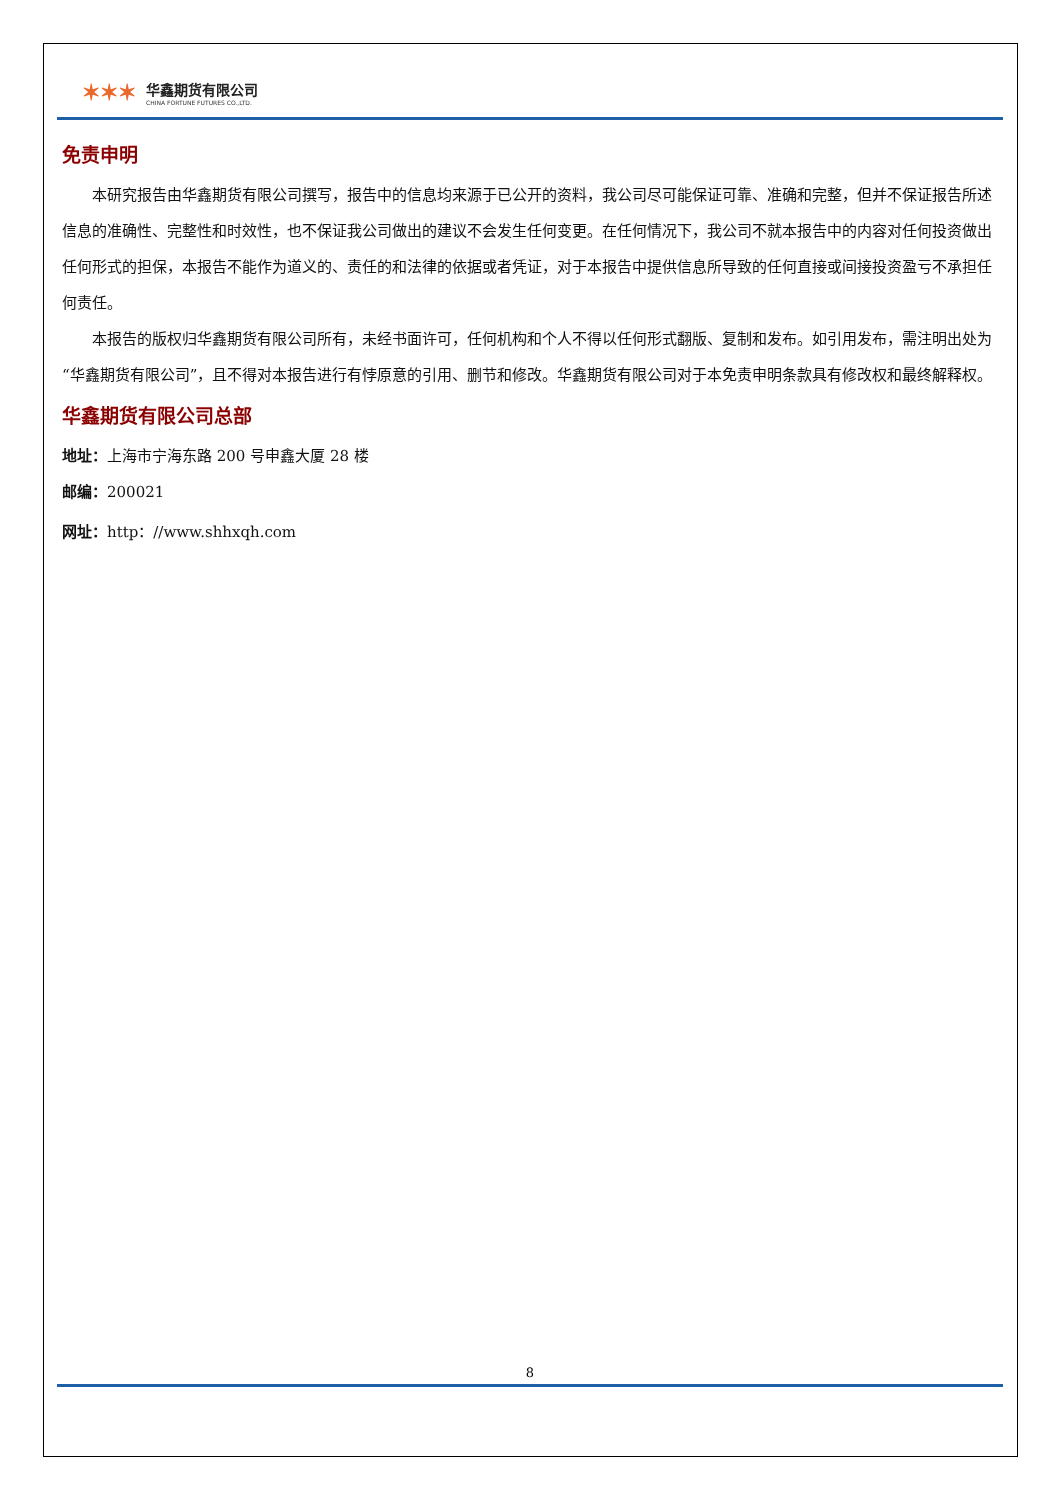✶✶✶
华鑫期货有限公司
CHINA FORTUNE FUTURES CO.,LTD.
免责申明
本研究报告由华鑫期货有限公司撰写，报告中的信息均来源于已公开的资料，我公司尽可能保证可靠、准确和完整，但并不保证报告所述信息的准确性、完整性和时效性，也不保证我公司做出的建议不会发生任何变更。在任何情况下，我公司不就本报告中的内容对任何投资做出任何形式的担保，本报告不能作为道义的、责任的和法律的依据或者凭证，对于本报告中提供信息所导致的任何直接或间接投资盈亏不承担任何责任。
本报告的版权归华鑫期货有限公司所有，未经书面许可，任何机构和个人不得以任何形式翻版、复制和发布。如引用发布，需注明出处为“华鑫期货有限公司”，且不得对本报告进行有悖原意的引用、删节和修改。华鑫期货有限公司对于本免责申明条款具有修改权和最终解释权。
华鑫期货有限公司总部
地址：上海市宁海东路 200 号申鑫大厦 28 楼
邮编：200021
网址：http：//www.shhxqh.com
8